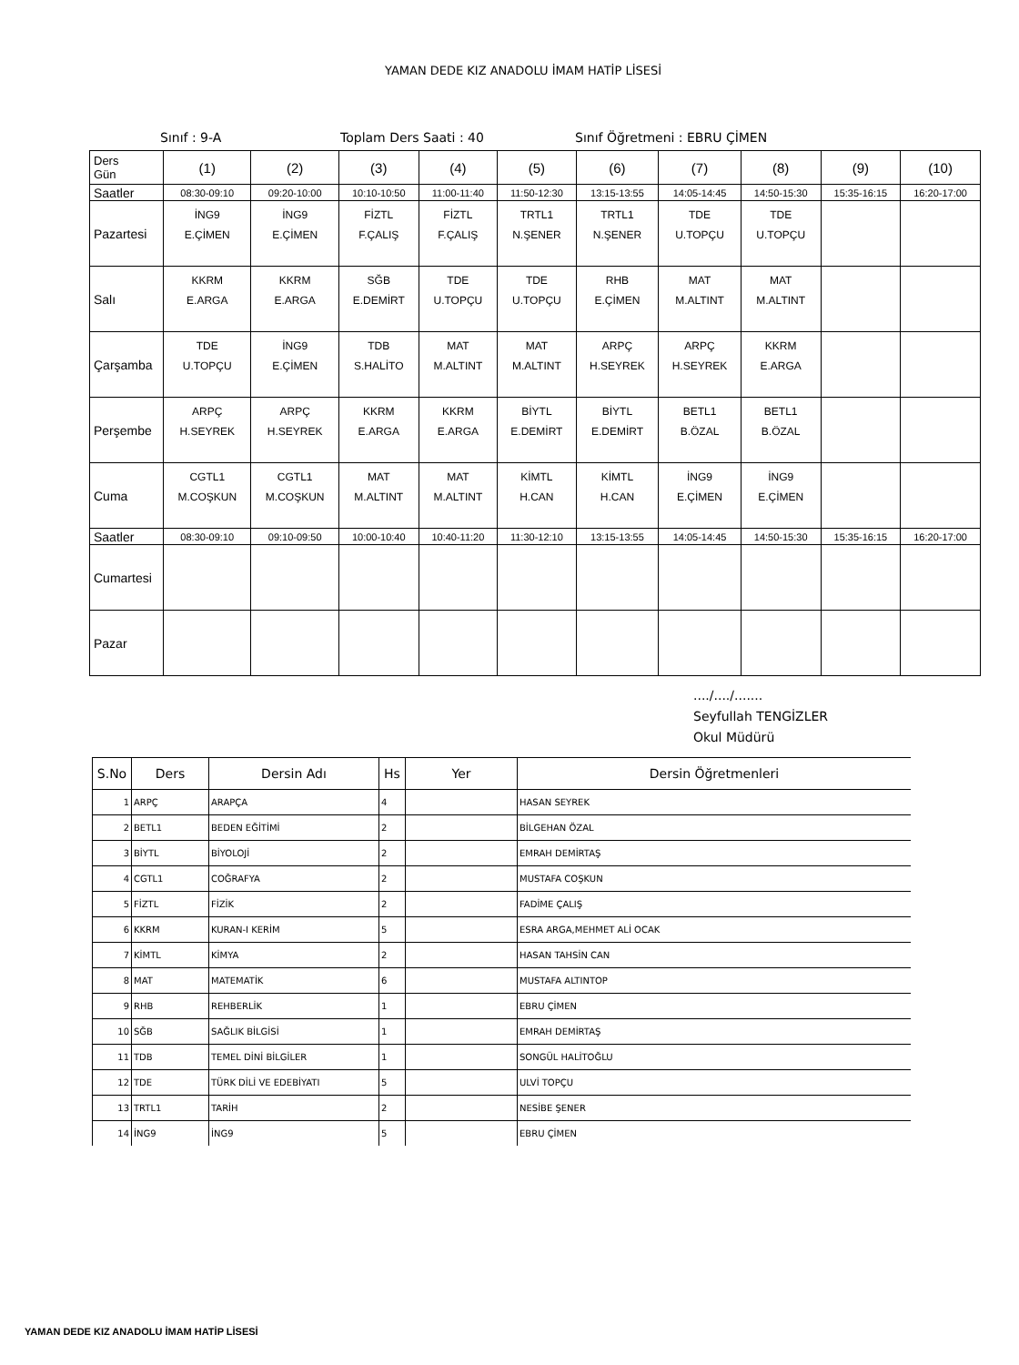YAMAN DEDE KIZ ANADOLU İMAM HATİP LİSESİ
Sınıf : 9-A Toplam Ders Saati : 40 Sınıf Öğretmeni : EBRU ÇİMEN
| Ders Gün | (1) | (2) | (3) | (4) | (5) | (6) | (7) | (8) | (9) | (10) |
| Saatler | 08:30-09:10 | 09:20-10:00 | 10:10-10:50 | 11:00-11:40 | 11:50-12:30 | 13:15-13:55 | 14:05-14:45 | 14:50-15:30 | 15:35-16:15 | 16:20-17:00 |
| Pazartesi | İNG9 E.ÇİMEN | İNG9 E.ÇİMEN | FİZTL F.ÇALIŞ | FİZTL F.ÇALIŞ | TRTL1 N.ŞENER | TRTL1 N.ŞENER | TDE U.TOPÇU | TDE U.TOPÇU | | |
| Salı | KKRM E.ARGA | KKRM E.ARGA | SĞB E.DEMİRT | TDE U.TOPÇU | TDE U.TOPÇU | RHB E.ÇİMEN | MAT M.ALTINT | MAT M.ALTINT | | |
| Çarşamba | TDE U.TOPÇU | İNG9 E.ÇİMEN | TDB S.HALİTO | MAT M.ALTINT | MAT M.ALTINT | ARPÇ H.SEYREK | ARPÇ H.SEYREK | KKRM E.ARGA | | |
| Perşembe | ARPÇ H.SEYREK | ARPÇ H.SEYREK | KKRM E.ARGA | KKRM E.ARGA | BİYTL E.DEMİRT | BİYTL E.DEMİRT | BETL1 B.ÖZAL | BETL1 B.ÖZAL | | |
| Cuma | CGTL1 M.COŞKUN | CGTL1 M.COŞKUN | MAT M.ALTINT | MAT M.ALTINT | KİMTL H.CAN | KİMTL H.CAN | İNG9 E.ÇİMEN | İNG9 E.ÇİMEN | | |
| Saatler | 08:30-09:10 | 09:10-09:50 | 10:00-10:40 | 10:40-11:20 | 11:30-12:10 | 13:15-13:55 | 14:05-14:45 | 14:50-15:30 | 15:35-16:15 | 16:20-17:00 |
| Cumartesi | | | | | | | | | | |
| Pazar | | | | | | | | | | |
..../..../.......
Seyfullah TENGİZLER
Okul Müdürü
| S.No | Ders | Dersin Adı | Hs | Yer | Dersin Öğretmenleri |
| --- | --- | --- | --- | --- | --- |
| 1 | ARPÇ | ARAPÇA | 4 | | HASAN SEYREK |
| 2 | BETL1 | BEDEN EĞİTİMİ | 2 | | BİLGEHAN ÖZAL |
| 3 | BİYTL | BİYOLOJİ | 2 | | EMRAH DEMİRTAŞ |
| 4 | CGTL1 | COĞRAFYA | 2 | | MUSTAFA COŞKUN |
| 5 | FİZTL | FİZİK | 2 | | FADİME ÇALIŞ |
| 6 | KKRM | KURAN-I KERİM | 5 | | ESRA ARGA,MEHMET ALİ OCAK |
| 7 | KİMTL | KİMYA | 2 | | HASAN TAHSİN CAN |
| 8 | MAT | MATEMATİK | 6 | | MUSTAFA ALTINTOP |
| 9 | RHB | REHBERLİK | 1 | | EBRU ÇİMEN |
| 10 | SĞB | SAĞLIK BİLGİSİ | 1 | | EMRAH DEMİRTAŞ |
| 11 | TDB | TEMEL DİNİ BİLGİLER | 1 | | SONGÜL HALİTOĞLU |
| 12 | TDE | TÜRK DİLİ VE EDEBİYATI | 5 | | ULVİ TOPÇU |
| 13 | TRTL1 | TARİH | 2 | | NESİBE ŞENER |
| 14 | İNG9 | İNG9 | 5 | | EBRU ÇİMEN |
YAMAN DEDE KIZ ANADOLU İMAM HATİP LİSESİ